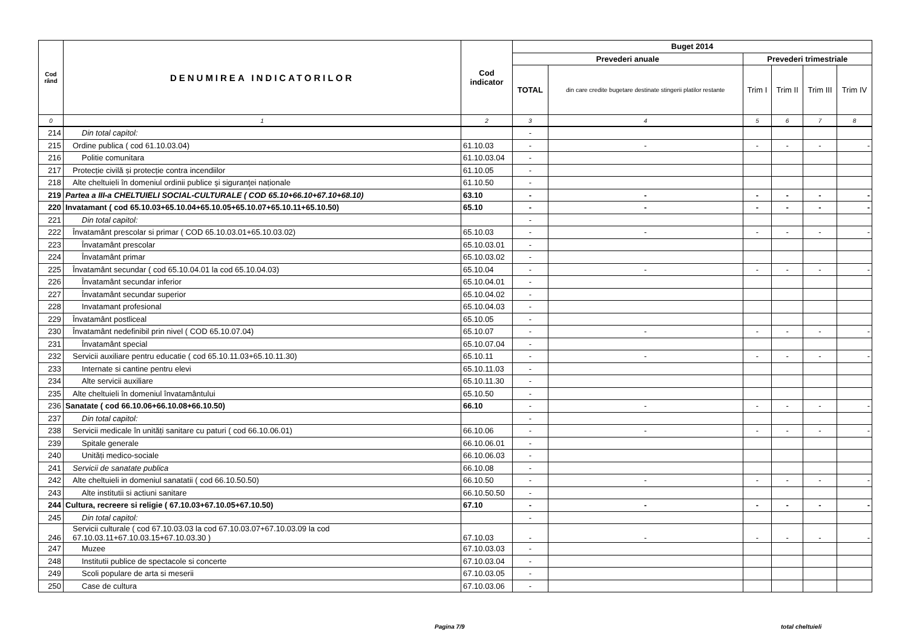| Cod rând | DENUMIREA INDICATORILOR | Cod indicator | Buget 2014 | | | | | |
| --- | --- | --- | --- | --- | --- | --- | --- | --- |
| | | | Prevederi anuale | | Prevederi trimestriale | | | |
| | | | TOTAL | din care credite bugetare destinate stingerii platilor restante | Trim I | Trim II | Trim III | Trim IV |
| 0 | 1 | 2 | 3 | 4 | 5 | 6 | 7 | 8 |
| 214 | Din total capitol: | | - | | | | | |
| 215 | Ordine publica ( cod 61.10.03.04) | 61.10.03 | - | - | - | - | - | - |
| 216 | Politie comunitara | 61.10.03.04 | - | | | | | |
| 217 | Protecție civilă și protecție contra incendiilor | 61.10.05 | - | | | | | |
| 218 | Alte cheltuieli în domeniul ordinii publice şi siguranţei naționale | 61.10.50 | - | | | | | |
| 219 | Partea a III-a CHELTUIELI SOCIAL-CULTURALE ( COD 65.10+66.10+67.10+68.10) | 63.10 | - | - | - | - | - | - |
| 220 | Invatamant ( cod 65.10.03+65.10.04+65.10.05+65.10.07+65.10.11+65.10.50) | 65.10 | - | - | - | - | - | - |
| 221 | Din total capitol: | | - | | | | | |
| 222 | Învatamânt prescolar si primar ( COD 65.10.03.01+65.10.03.02) | 65.10.03 | - | - | - | - | - | - |
| 223 | Învatamânt prescolar | 65.10.03.01 | - | | | | | |
| 224 | Învatamânt primar | 65.10.03.02 | - | | | | | |
| 225 | Învatamânt secundar ( cod 65.10.04.01 la cod 65.10.04.03) | 65.10.04 | - | - | - | - | - | - |
| 226 | Învatamânt secundar inferior | 65.10.04.01 | - | | | | | |
| 227 | Învatamânt secundar superior | 65.10.04.02 | - | | | | | |
| 228 | Invatamant profesional | 65.10.04.03 | - | | | | | |
| 229 | Învatamânt postliceal | 65.10.05 | - | | | | | |
| 230 | Învatamânt nedefinibil prin nivel ( COD 65.10.07.04) | 65.10.07 | - | - | - | - | - | - |
| 231 | Învatamânt special | 65.10.07.04 | - | | | | | |
| 232 | Servicii auxiliare pentru educatie ( cod 65.10.11.03+65.10.11.30) | 65.10.11 | - | - | - | - | - | - |
| 233 | Internate si cantine pentru elevi | 65.10.11.03 | - | | | | | |
| 234 | Alte servicii auxiliare | 65.10.11.30 | - | | | | | |
| 235 | Alte cheltuieli în domeniul învatamântului | 65.10.50 | - | | | | | |
| 236 | Sanatate ( cod 66.10.06+66.10.08+66.10.50) | 66.10 | - | - | - | - | - | - |
| 237 | Din total capitol: | | - | | | | | |
| 238 | Servicii medicale în unități sanitare cu paturi ( cod 66.10.06.01) | 66.10.06 | - | - | - | - | - | - |
| 239 | Spitale generale | 66.10.06.01 | - | | | | | |
| 240 | Unități medico-sociale | 66.10.06.03 | - | | | | | |
| 241 | Servicii de sanatate publica | 66.10.08 | - | | | | | |
| 242 | Alte cheltuieli in domeniul sanatatii ( cod 66.10.50.50) | 66.10.50 | - | - | - | - | - | - |
| 243 | Alte institutii si actiuni sanitare | 66.10.50.50 | - | | | | | |
| 244 | Cultura, recreere si religie ( 67.10.03+67.10.05+67.10.50) | 67.10 | - | - | - | - | - | - |
| 245 | Din total capitol: | | - | | | | | |
| 246 | Servicii culturale ( cod 67.10.03.03 la cod 67.10.03.07+67.10.03.09 la cod 67.10.03.11+67.10.03.15+67.10.03.30 ) | 67.10.03 | - | - | - | - | - | - |
| 247 | Muzee | 67.10.03.03 | - | | | | | |
| 248 | Institutii publice de spectacole si concerte | 67.10.03.04 | - | | | | | |
| 249 | Scoli populare de arta si meserii | 67.10.03.05 | - | | | | | |
| 250 | Case de cultura | 67.10.03.06 | - | | | | | |
Pagina 7/9 total cheltuieli